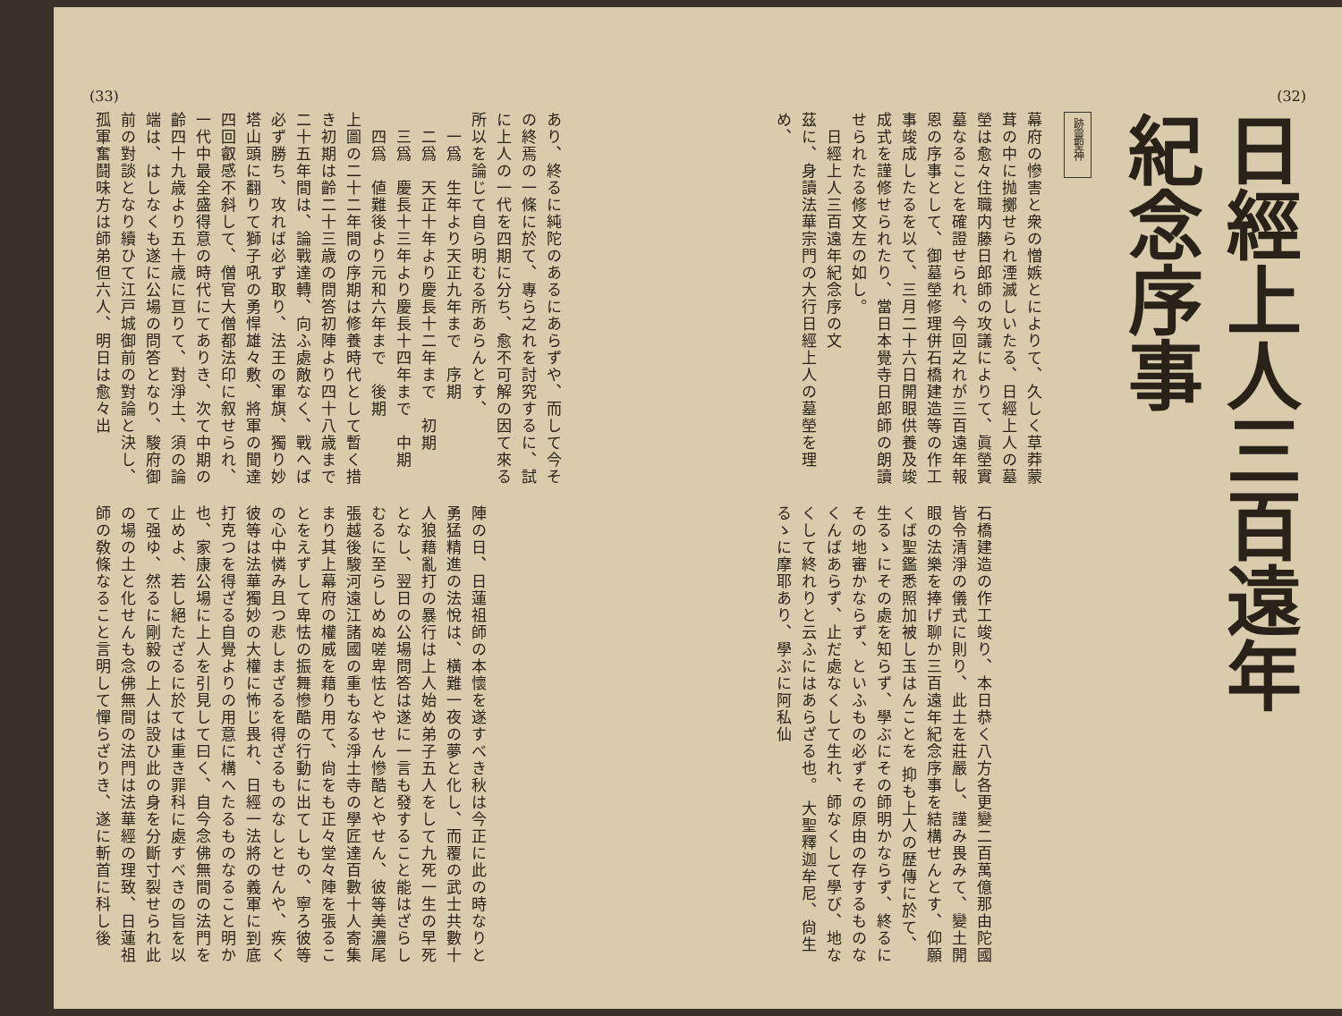(32)
日經上人三百遠年紀念序事
跡靈聖神
幕府の慘害と衆の憎嫉とによりて、久しく草莽蒙茸の中に抛擲せられ湮滅しいたる、日經上人の墓塋は愈々住職内藤日郎師の攻議によりて、眞塋實墓なることを確證せられ、今回之れが三百遠年報恩の序事として、御墓塋修理併石橋建造等の作工事竣成したるを以て、三月二十六日開眼供養及竣成式を謹修せられたり、當日本覺寺日郎師の朗讀せられたる修文左の如し。
　日經上人三百遠年紀念序の文
茲に、身讀法華宗門の大行日經上人の墓塋を理め、
石橋建造の作工竣り、本日恭く八方各更變二百萬億那由陀國皆令清淨の儀式に則り、此土を莊嚴し、謹み畏みて、變土開眼の法樂を捧げ聊か三百遠年紀念序事を結構せんとす、仰願くば聖鑑悉照加被し玉はんことを 抑も上人の歴傳に於て、生るゝにその處を知らず、學ぶにその師明かならず、終るにその地審かならず、といふもの必ずその原由の存するものなくんばあらず、止だ處なくして生れ、師なくして學び、地なくして終れりと云ふにはあらざる也。 大聖釋迦牟尼、尙生るゝに摩耶あり、學ぶに阿私仙
(33)
あり、終るに純陀のあるにあらずや、而して今その終焉の一條に於て、專ら之れを討究するに、試に上人の一代を四期に分ち、愈不可解の因て來る所以を論じて自ら明むる所あらんとす、
　一爲　生年より天正九年まで　序期
　二爲　天正十年より慶長十二年まで　初期
　三爲　慶長十三年より慶長十四年まで　中期
　四爲　値難後より元和六年まで　後期
上圖の二十二年間の序期は修養時代として暫く措き初期は齡二十三歳の問答初陣より四十八歳まで二十五年間は、論戰達轉、向ふ處敵なく、戰へば必ず勝ち、攻れば必ず取り、法王の軍旗、獨り妙塔山頭に翻りて獅子吼の勇悍雄々敷、將軍の聞達四回叡感不斜して、僧官大僧都法印に叙せられ、一代中最全盛得意の時代にてありき、次て中期の齡四十九歳より五十歳に亘りて、對淨土、須の論端は、はしなくも遂に公場の問答となり、駿府御前の對談となり續ひて江戸城御前の對論と決し、孤軍奮鬪味方は師弟但六人、明日は愈々出
陣の日、日蓮祖師の本懷を遂すべき秋は今正に此の時なりと勇猛精進の法悅は、橫難一夜の夢と化し、而覆の武士共數十人狼藉亂打の暴行は上人始め弟子五人をして九死一生の早死となし、翌日の公場問答は遂に一言も發すること能はざらしむるに至らしめぬ嗟卑怯とやせん慘酷とやせん、彼等美濃尾張越後駿河遠江諸國の重もなる淨土寺の學匠達百數十人寄集まり其上幕府の權威を藉り用て、尙をも正々堂々陣を張ることをえずして卑怯の振舞慘酷の行動に出てしもの、寧ろ彼等の心中憐み且つ悲しまざるを得ざるものなしとせんや、疾く彼等は法華獨妙の大權に怖じ畏れ、日經一法將の義軍に到底打克つを得ざる自覺よりの用意に構へたるものなること明か也、家康公場に上人を引見して曰く、自今念佛無間の法門を止めよ、若し絕たざるに於ては重き罪科に處すべきの旨を以て强ゆ、然るに剛毅の上人は設ひ此の身を分斷寸裂せられ此の場の土と化せんも念佛無間の法門は法華經の理致、日蓮祖師の敎條なること言明して憚らざりき、遂に斬首に科し後